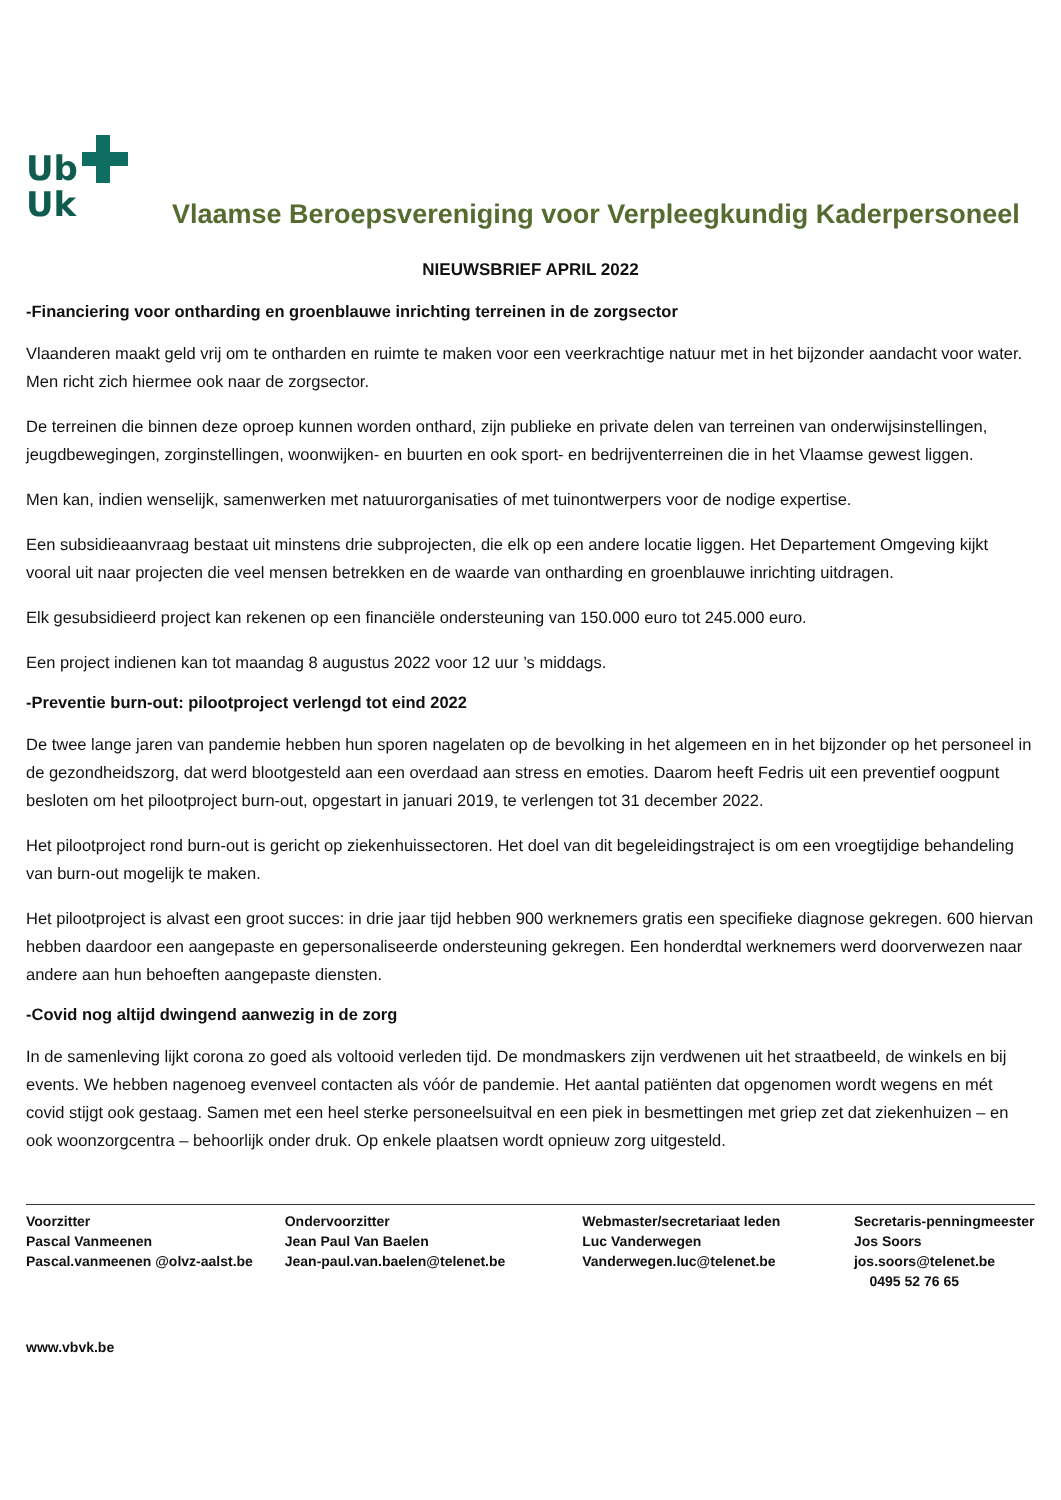Ub
Uk
Vlaamse Beroepsvereniging voor Verpleegkundig Kaderpersoneel
NIEUWSBRIEF APRIL 2022
-Financiering voor ontharding en groenblauwe inrichting terreinen in de zorgsector
Vlaanderen maakt geld vrij om te ontharden en ruimte te maken voor een veerkrachtige natuur met in het bijzonder aandacht voor water. Men richt zich hiermee ook naar de zorgsector.
De terreinen die binnen deze oproep kunnen worden onthard, zijn publieke en private delen van terreinen van onderwijsinstellingen, jeugdbewegingen, zorginstellingen, woonwijken- en buurten en ook sport- en bedrijventerreinen die in het Vlaamse gewest liggen.
Men kan, indien wenselijk, samenwerken met natuurorganisaties of met tuinontwerpers voor de nodige expertise.
Een subsidieaanvraag bestaat uit minstens drie subprojecten, die elk op een andere locatie liggen. Het Departement Omgeving kijkt vooral uit naar projecten die veel mensen betrekken en de waarde van ontharding en groenblauwe inrichting uitdragen.
Elk gesubsidieerd project kan rekenen op een financiële ondersteuning van 150.000 euro tot 245.000 euro.
Een project indienen kan tot maandag 8 augustus 2022 voor 12 uur ’s middags.
-Preventie burn-out: pilootproject verlengd tot eind 2022
De twee lange jaren van pandemie hebben hun sporen nagelaten op de bevolking in het algemeen en in het bijzonder op het personeel in de gezondheidszorg, dat werd blootgesteld aan een overdaad aan stress en emoties. Daarom heeft Fedris uit een preventief oogpunt besloten om het pilootproject burn-out, opgestart in januari 2019, te verlengen tot 31 december 2022.
Het pilootproject rond burn-out is gericht op ziekenhuissectoren. Het doel van dit begeleidingstraject is om een vroegtijdige behandeling van burn-out mogelijk te maken.
Het pilootproject is alvast een groot succes: in drie jaar tijd hebben 900 werknemers gratis een specifieke diagnose gekregen. 600 hiervan hebben daardoor een aangepaste en gepersonaliseerde ondersteuning gekregen. Een honderdtal werknemers werd doorverwezen naar andere aan hun behoeften aangepaste diensten.
-Covid nog altijd dwingend aanwezig in de zorg
In de samenleving lijkt corona zo goed als voltooid verleden tijd. De mondmaskers zijn verdwenen uit het straatbeeld, de winkels en bij events. We hebben nagenoeg evenveel contacten als vóór de pandemie. Het aantal patiënten dat opgenomen wordt wegens en mét covid stijgt ook gestaag. Samen met een heel sterke personeelsuitval en een piek in besmettingen met griep zet dat ziekenhuizen – en ook woonzorgcentra – behoorlijk onder druk. Op enkele plaatsen wordt opnieuw zorg uitgesteld.
Voorzitter
Pascal Vanmeenen
Pascal.vanmeenen @olvz-aalst.be
Ondervoorzitter
Jean Paul Van Baelen
Jean-paul.van.baelen@telenet.be
Webmaster/secretariaat leden
Luc Vanderwegen
Vanderwegen.luc@telenet.be
Secretaris-penningmeester
Jos Soors
jos.soors@telenet.be
0495 52 76 65
www.vbvk.be